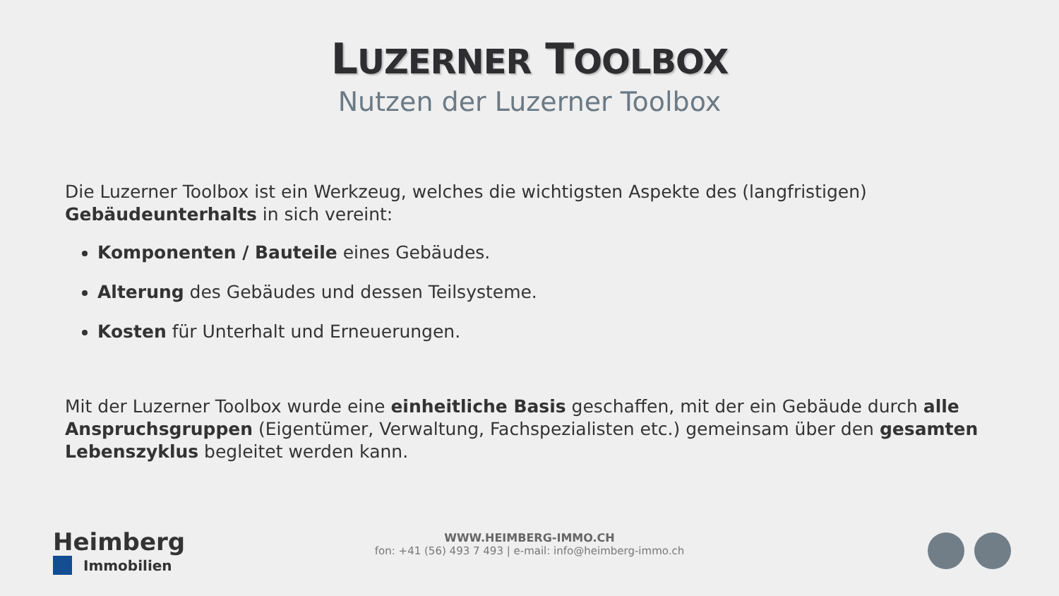LUZERNER TOOLBOX
Nutzen der Luzerner Toolbox
Die Luzerner Toolbox ist ein Werkzeug, welches die wichtigsten Aspekte des (langfristigen) Gebäudeunterhalts in sich vereint:
Komponenten / Bauteile eines Gebäudes.
Alterung des Gebäudes und dessen Teilsysteme.
Kosten für Unterhalt und Erneuerungen.
Mit der Luzerner Toolbox wurde eine einheitliche Basis geschaffen, mit der ein Gebäude durch alle Anspruchsgruppen (Eigentümer, Verwaltung, Fachspezialisten etc.) gemeinsam über den gesamten Lebenszyklus begleitet werden kann.
Heimberg
Immobilien
WWW.HEIMBERG-IMMO.CH
fon: +41 (56) 493 7 493 | e-mail: info@heimberg-immo.ch